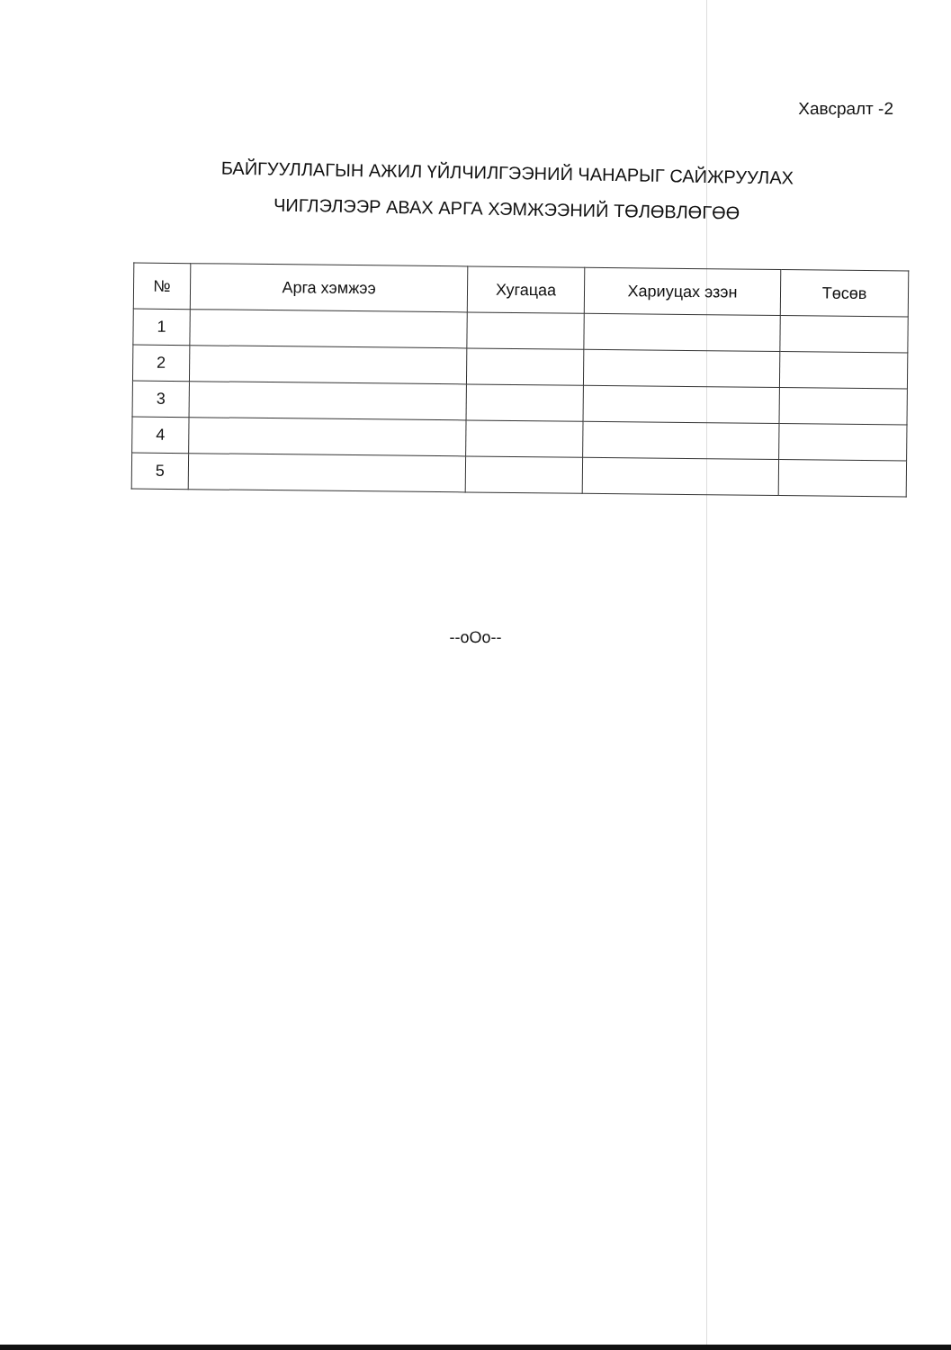Хавсралт -2
БАЙГУУЛЛАГЫН АЖИЛ ҮЙЛЧИЛГЭЭНИЙ ЧАНАРЫГ САЙЖРУУЛАХ
ЧИГЛЭЛЭЭР АВАХ АРГА ХЭМЖЭЭНИЙ ТӨЛӨВЛӨГӨӨ
| № | Арга хэмжээ | Хугацаа | Хариуцах эзэн | Төсөв |
| --- | --- | --- | --- | --- |
| 1 | | | | |
| 2 | | | | |
| 3 | | | | |
| 4 | | | | |
| 5 | | | | |
--oOo--